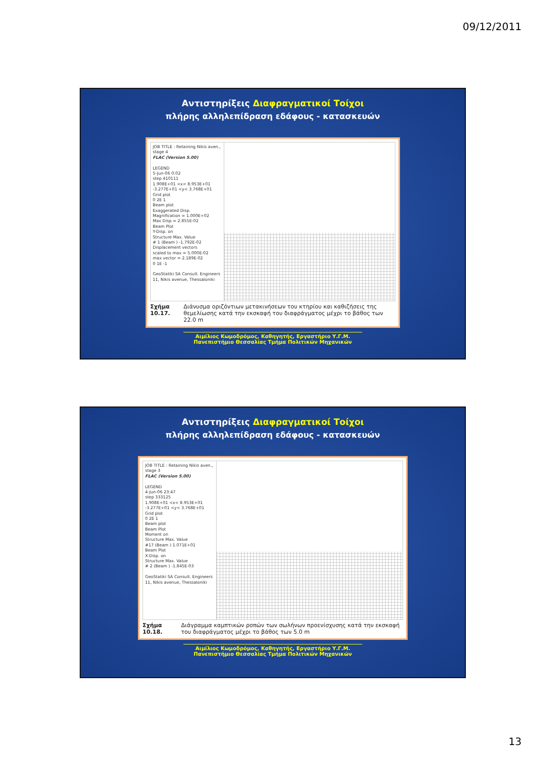09/12/2011
Αντιστηρίξεις Διαφραγματικοί Τοίχοι
πλήρης αλληλεπίδραση εδάφους - κατασκευών
JOB TITLE : Retaining Nikis aven., stage 4
FLAC (Version 5.00)
LEGEND
5-Jun-06 0:02
step 410111
1.908E+01 <x< 8.953E+01
-3.277E+01 <y< 3.768E+01
Grid plot
0 2E 1
Beam plot
Exaggerated Disp.
Magnification = 1.000E+02
Max Disp = 2.855E-02
Beam Plot
Y-Disp. on
Structure Max. Value
# 1 (Beam ) -1.792E-02
Displacement vectors
scaled to max = 5.000E-02
max vector = 2.189E-02
0 1E -1
GeoStatiki SA Consult. Engineers
11, Nikis avenue, Thessaloniki
Σχήμα 10.17. Διάνυσμα οριζόντιων μετακινήσεων του κτηρίου και καθιζήσεις της θεμελίωσης κατά την εκσκαφή του διαφράγματος μέχρι το βάθος των 22.0 m
Αιμίλιος Κωμοδρόμος, Καθηγητής, Εργαστήριο Υ.Γ.Μ.
Πανεπιστήμιο Θεσσαλίας Τμήμα Πολιτικών Μηχανικών
Αντιστηρίξεις Διαφραγματικοί Τοίχοι
πλήρης αλληλεπίδραση εδάφους - κατασκευών
JOB TITLE : Retaining Nikis aven., stage 3
FLAC (Version 5.00)
LEGEND
4-Jun-06 23:47
step 333125
1.908E+01 <x< 8.953E+01
-3.277E+01 <y< 3.768E+01
Grid plot
0 2E 1
Beam plot
Beam Plot
Moment on
Structure Max. Value
#17 (Beam ) 1.071E+01
Beam Plot
X-Disp. on
Structure Max. Value
# 2 (Beam ) -1.845E-03
GeoStatiki SA Consult. Engineers
11, Nikis avenue, Thessaloniki
Σχήμα 10.18. Διάγραμμα καμπτικών ροπών των σωλήνων προενίσχυσης κατά την εκσκαφή του διαφράγματος μέχρι το βάθος των 5.0 m
Αιμίλιος Κωμοδρόμος, Καθηγητής, Εργαστήριο Υ.Γ.Μ.
Πανεπιστήμιο Θεσσαλίας Τμήμα Πολιτικών Μηχανικών
13